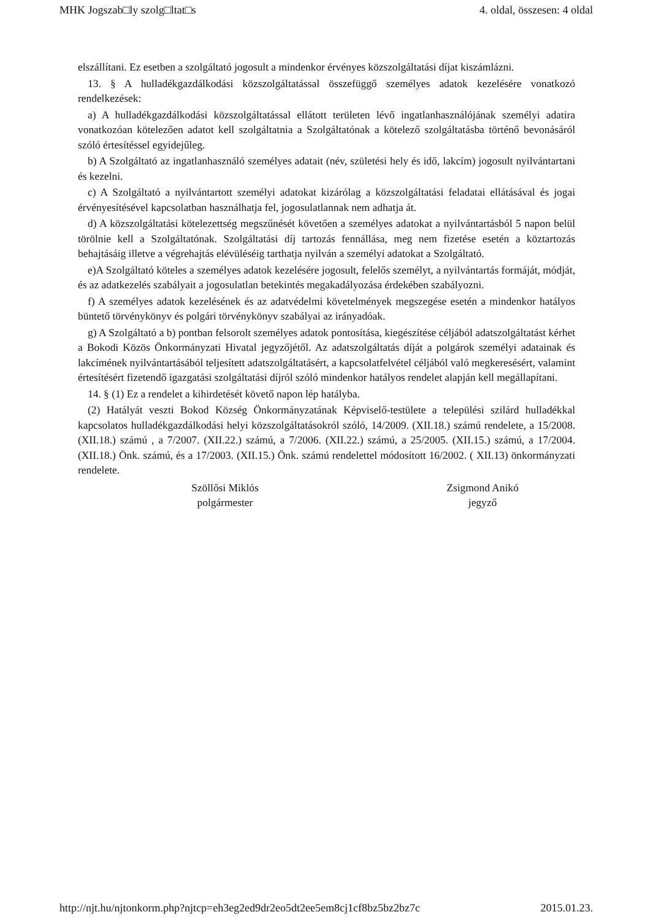MHK Jogszab□ly szolg□ltat□s 4. oldal, összesen: 4 oldal
elszállítani. Ez esetben a szolgáltató jogosult a mindenkor érvényes közszolgáltatási díjat kiszámlázni.
13. § A hulladékgazdálkodási közszolgáltatással összefüggő személyes adatok kezelésére vonatkozó rendelkezések:
a) A hulladékgazdálkodási közszolgáltatással ellátott területen lévő ingatlanhasználójának személyi adatira vonatkozóan kötelezően adatot kell szolgáltatnia a Szolgáltatónak a kötelező szolgáltatásba történő bevonásáról szóló értesítéssel egyidejűleg.
b) A Szolgáltató az ingatlanhasználó személyes adatait (név, születési hely és idő, lakcím) jogosult nyilvántartani és kezelni.
c) A Szolgáltató a nyilvántartott személyi adatokat kizárólag a közszolgáltatási feladatai ellátásával és jogai érvényesítésével kapcsolatban használhatja fel, jogosulatlannak nem adhatja át.
d) A közszolgáltatási kötelezettség megszűnését követően a személyes adatokat a nyilvántartásból 5 napon belül törölnie kell a Szolgáltatónak. Szolgáltatási díj tartozás fennállása, meg nem fizetése esetén a köztartozás behajtásáig illetve a végrehajtás elévüléséig tarthatja nyilván a személyi adatokat a Szolgáltató.
e)A Szolgáltató köteles a személyes adatok kezelésére jogosult, felelős személyt, a nyilvántartás formáját, módját, és az adatkezelés szabályait a jogosulatlan betekintés megakadályozása érdekében szabályozni.
f) A személyes adatok kezelésének és az adatvédelmi követelmények megszegése esetén a mindenkor hatályos büntető törvénykönyv és polgári törvénykönyv szabályai az irányadóak.
g) A Szolgáltató a b) pontban felsorolt személyes adatok pontosítása, kiegészítése céljából adatszolgáltatást kérhet a Bokodi Közös Önkormányzati Hivatal jegyzőjétől. Az adatszolgáltatás díját a polgárok személyi adatainak és lakcímének nyilvántartásából teljesített adatszolgáltatásért, a kapcsolatfelvétel céljából való megkeresésért, valamint értesítésért fizetendő igazgatási szolgáltatási díjról szóló mindenkor hatályos rendelet alapján kell megállapítani.
14. § (1) Ez a rendelet a kihirdetését követő napon lép hatályba.
(2) Hatályát veszti Bokod Község Önkormányzatának Képviselő-testülete a települési szilárd hulladékkal kapcsolatos hulladékgazdálkodási helyi közszolgáltatásokról szóló, 14/2009. (XII.18.) számú rendelete, a 15/2008. (XII.18.) számú , a 7/2007. (XII.22.) számú, a 7/2006. (XII.22.) számú, a 25/2005. (XII.15.) számú, a 17/2004. (XII.18.) Önk. számú, és a 17/2003. (XII.15.) Önk. számú rendelettel módosított 16/2002. ( XII.13) önkormányzati rendelete.
Szöllősi Miklós
polgármester
Zsigmond Anikó
jegyző
http://njt.hu/njtonkorm.php?njtcp=eh3eg2ed9dr2eo5dt2ee5em8cj1cf8bz5bz2bz7c 2015.01.23.